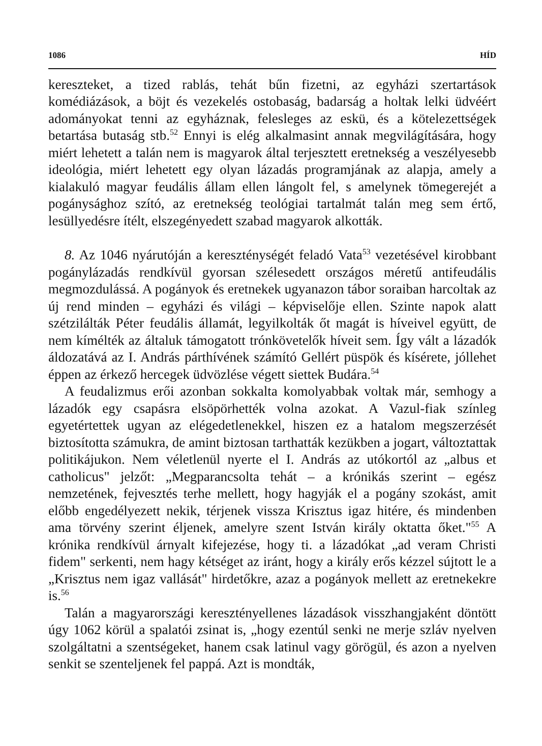1086 HÍD
kereszteket, a tized rablás, tehát bűn fizetni, az egyházi szertartások komédiázások, a böjt és vezekelés ostobaság, badarság a holtak lelki üdvéért adományokat tenni az egyháznak, felesleges az eskü, és a kötelezettségek betartása butaság stb.<sup>52</sup> Ennyi is elég alkalmasint annak megvilágítására, hogy miért lehetett a talán nem is magyarok által terjesztett eretnekség a veszélyesebb ideológia, miért lehetett egy olyan lázadás programjának az alapja, amely a kialakuló magyar feudális állam ellen lángolt fel, s amelynek tömegerejét a pogánysághoz szító, az eretnekség teológiai tartalmát talán meg sem értő, lesüllyedésre ítélt, elszegényedett szabad magyarok alkották.
8. Az 1046 nyárutóján a kereszténységét feladó Vata<sup>53</sup> vezetésével kirobbant pogánylázadás rendkívül gyorsan szélesedett országos méretű antifeudális megmozdulássá. A pogányok és eretnekek ugyanazon tábor soraiban harcoltak az új rend minden – egyházi és világi – képviselője ellen. Szinte napok alatt szétzilálták Péter feudális államát, legyilkolták őt magát is híveivel együtt, de nem kímélték az általuk támogatott trónkövetelők híveit sem. Így vált a lázadók áldozatává az I. András párthívének számító Gellért püspök és kísérete, jóllehet éppen az érkező hercegek üdvözlése végett siettek Budára.<sup>54</sup>
A feudalizmus erői azonban sokkalta komolyabbak voltak már, semhogy a lázadók egy csapásra elsöpörhették volna azokat. A Vazul-fiak színleg egyetértettek ugyan az elégedetlenekkel, hiszen ez a hatalom megszerzését biztosította számukra, de amint biztosan tarthatták kezükben a jogart, változtattak politikájukon. Nem véletlenül nyerte el I. András az utókortól az „albus et catholicus" jelzőt: „Megparancsolta tehát – a krónikás szerint – egész nemzetének, fejvesztés terhe mellett, hogy hagyják el a pogány szokást, amit előbb engedélyezett nekik, térjenek vissza Krisztus igaz hitére, és mindenben ama törvény szerint éljenek, amelyre szent István király oktatta őket."<sup>55</sup> A krónika rendkívül árnyalt kifejezése, hogy ti. a lázadókat „ad veram Christi fidem" serkenti, nem hagy kétséget az iránt, hogy a király erős kézzel sújtott le a „Krisztus nem igaz vallását" hirdetőkre, azaz a pogányok mellett az eretnekekre is.<sup>56</sup>
Talán a magyarországi keresztényellenes lázadások visszhangjaként döntött úgy 1062 körül a spalatói zsinat is, „hogy ezentúl senki ne merje szláv nyelven szolgáltatni a szentségeket, hanem csak latinul vagy görögül, és azon a nyelven senkit se szenteljenek fel pappá. Azt is mondták,